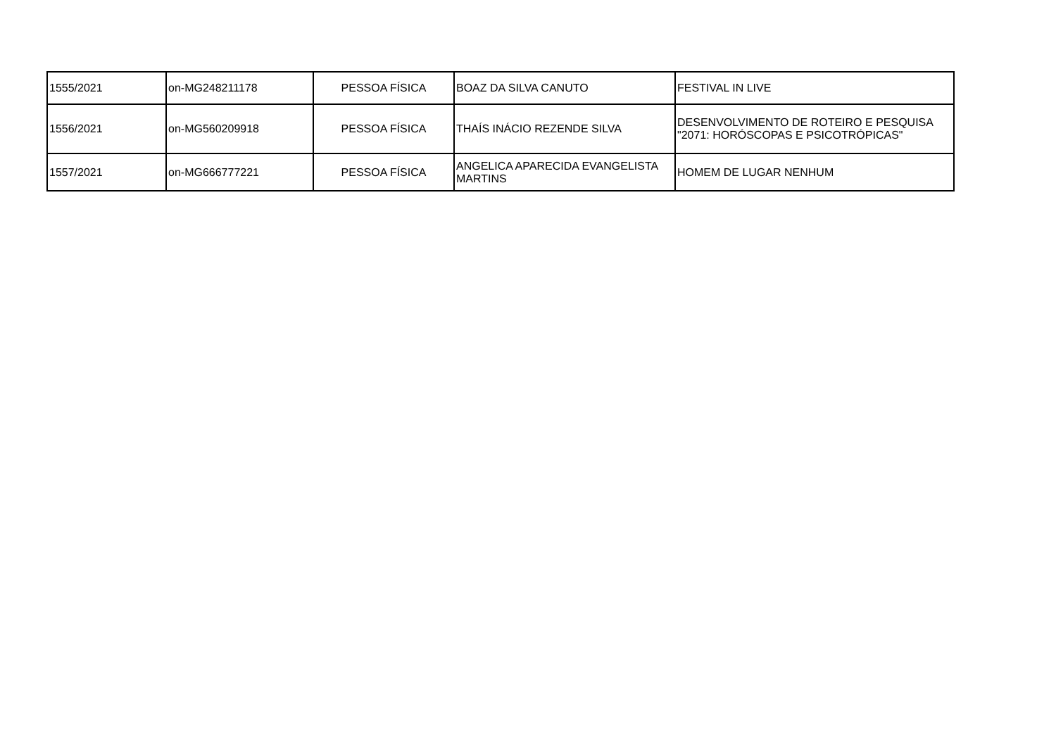| 1555/2021 | on-MG248211178 | PESSOA FÍSICA | BOAZ DA SILVA CANUTO | FESTIVAL IN LIVE |
| 1556/2021 | on-MG560209918 | PESSOA FÍSICA | THAÍS INÁCIO REZENDE SILVA | DESENVOLVIMENTO DE ROTEIRO E PESQUISA "2071: HORÓSCOPAS E PSICOTRÓPICAS" |
| 1557/2021 | on-MG666777221 | PESSOA FÍSICA | ANGELICA APARECIDA EVANGELISTA MARTINS | HOMEM DE LUGAR NENHUM |